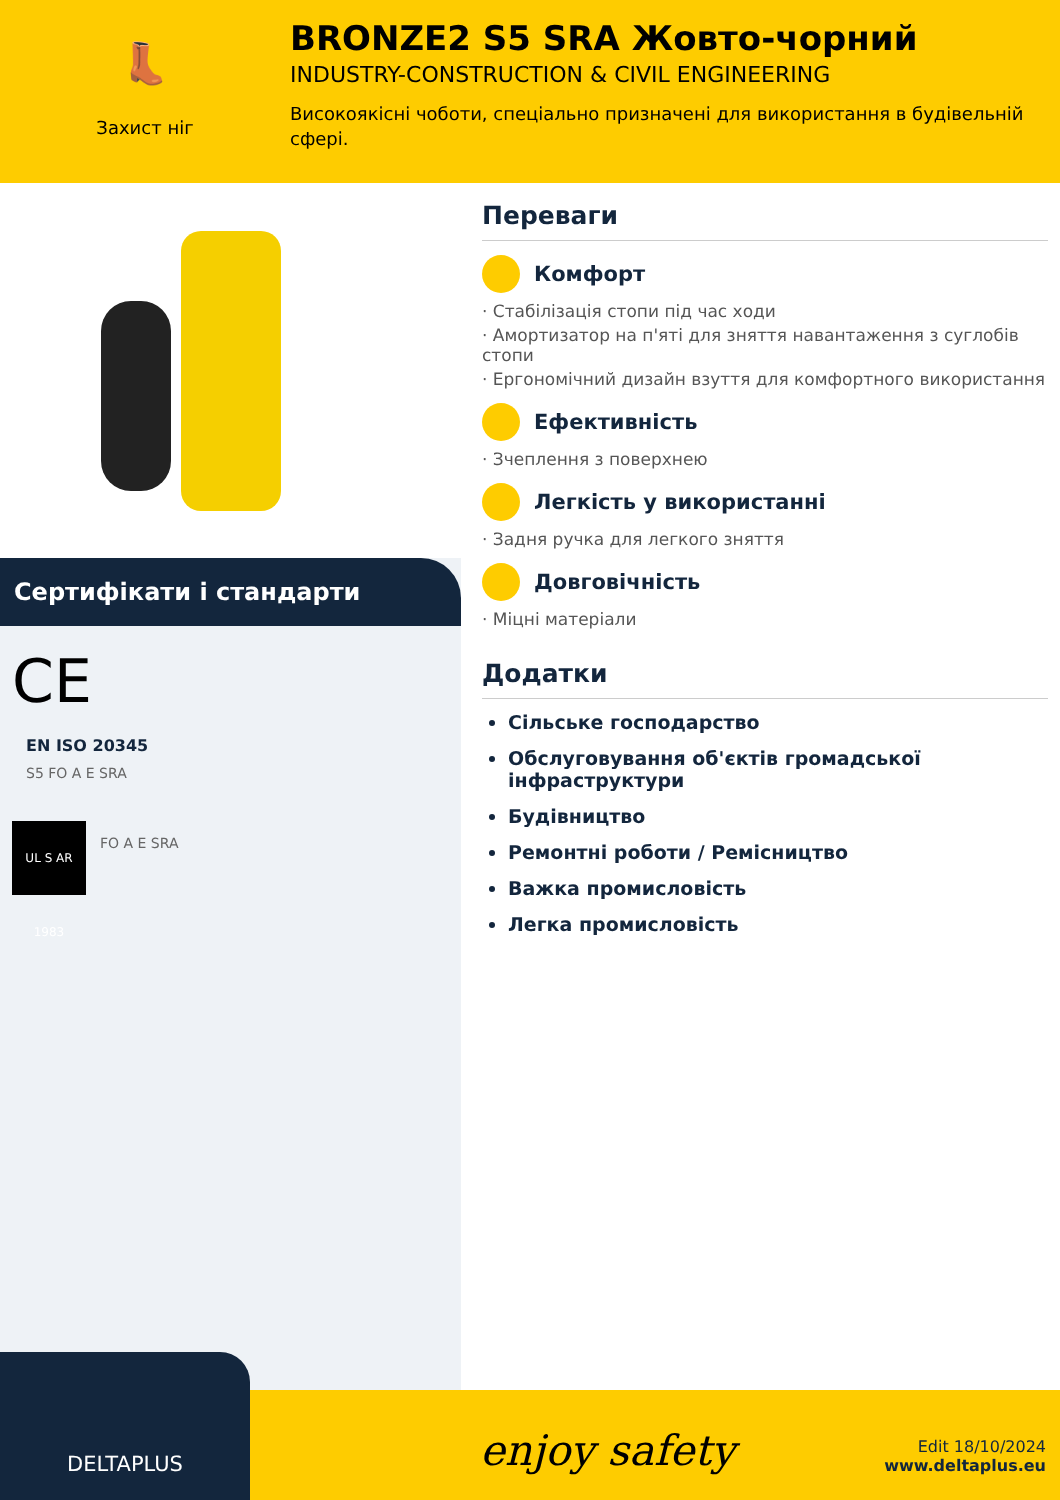👢
Захист ніг
BRONZE2 S5 SRA Жовто-чорний
INDUSTRY-CONSTRUCTION & CIVIL ENGINEERING
Високоякісні чоботи, спеціально призначені для використання в будівельній сфері.
Сертифікати і стандарти
CE
EN ISO 20345
S5 FO A E SRA
UL S AR 1983
FO A E SRA
Переваги
Комфорт
· Стабілізація стопи під час ходи
· Амортизатор на п'яті для зняття навантаження з суглобів стопи
· Ергономічний дизайн взуття для комфортного використання
Ефективність
· Зчеплення з поверхнею
Легкість у використанні
· Задня ручка для легкого зняття
Довговічність
· Міцні матеріали
Додатки
Сільське господарство
Обслуговування об'єктів громадської інфраструктури
Будівництво
Ремонтні роботи / Ремісництво
Важка промисловість
Легка промисловість
DELTAPLUS
enjoy safety
Edit 18/10/2024
www.deltaplus.eu